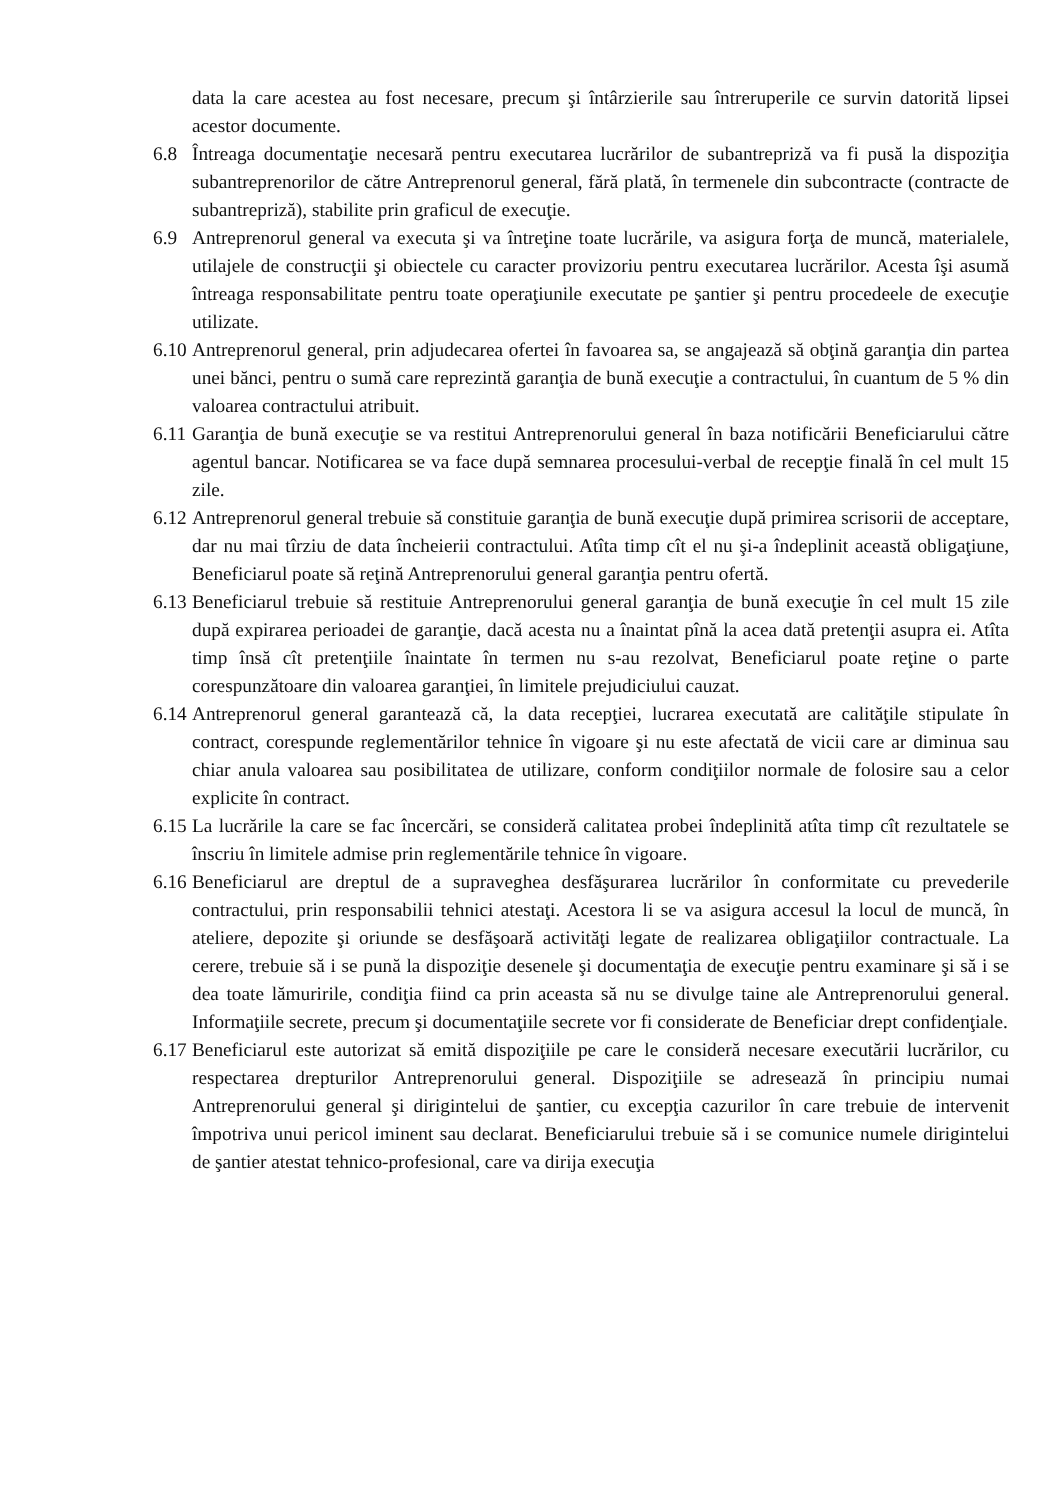data la care acestea au fost necesare, precum şi întârzierile sau întreruperile ce survin datorită lipsei acestor documente.
6.8 Întreaga documentaţie necesară pentru executarea lucrărilor de subantrepriză va fi pusă la dispoziţia subantreprenorilor de către Antreprenorul general, fără plată, în termenele din subcontracte (contracte de subantrepriză), stabilite prin graficul de execuţie.
6.9 Antreprenorul general va executa şi va întreţine toate lucrările, va asigura forţa de muncă, materialele, utilajele de construcţii şi obiectele cu caracter provizoriu pentru executarea lucrărilor. Acesta îşi asumă întreaga responsabilitate pentru toate operaţiunile executate pe şantier şi pentru procedeele de execuţie utilizate.
6.10 Antreprenorul general, prin adjudecarea ofertei în favoarea sa, se angajează să obţină garanţia din partea unei bănci, pentru o sumă care reprezintă garanţia de bună execuţie a contractului, în cuantum de 5 % din valoarea contractului atribuit.
6.11 Garanţia de bună execuţie se va restitui Antreprenorului general în baza notificării Beneficiarului către agentul bancar. Notificarea se va face după semnarea procesului-verbal de recepţie finală în cel mult 15 zile.
6.12 Antreprenorul general trebuie să constituie garanţia de bună execuţie după primirea scrisorii de acceptare, dar nu mai tîrziu de data încheierii contractului. Atîta timp cît el nu şi-a îndeplinit această obligaţiune, Beneficiarul poate să reţină Antreprenorului general garanţia pentru ofertă.
6.13 Beneficiarul trebuie să restituie Antreprenorului general garanţia de bună execuţie în cel mult 15 zile după expirarea perioadei de garanţie, dacă acesta nu a înaintat pînă la acea dată pretenţii asupra ei. Atîta timp însă cît pretenţiile înaintate în termen nu s-au rezolvat, Beneficiarul poate reţine o parte corespunzătoare din valoarea garanţiei, în limitele prejudiciului cauzat.
6.14 Antreprenorul general garantează că, la data recepţiei, lucrarea executată are calităţile stipulate în contract, corespunde reglementărilor tehnice în vigoare şi nu este afectată de vicii care ar diminua sau chiar anula valoarea sau posibilitatea de utilizare, conform condiţiilor normale de folosire sau a celor explicite în contract.
6.15 La lucrările la care se fac încercări, se consideră calitatea probei îndeplinită atîta timp cît rezultatele se înscriu în limitele admise prin reglementările tehnice în vigoare.
6.16 Beneficiarul are dreptul de a supraveghea desfăşurarea lucrărilor în conformitate cu prevederile contractului, prin responsabilii tehnici atestaţi. Acestora li se va asigura accesul la locul de muncă, în ateliere, depozite şi oriunde se desfăşoară activităţi legate de realizarea obligaţiilor contractuale. La cerere, trebuie să i se pună la dispoziţie desenele şi documentaţia de execuţie pentru examinare şi să i se dea toate lămuririle, condiţia fiind ca prin aceasta să nu se divulge taine ale Antreprenorului general. Informaţiile secrete, precum şi documentaţiile secrete vor fi considerate de Beneficiar drept confidenţiale.
6.17 Beneficiarul este autorizat să emită dispoziţiile pe care le consideră necesare executării lucrărilor, cu respectarea drepturilor Antreprenorului general. Dispoziţiile se adresează în principiu numai Antreprenorului general şi dirigintelui de şantier, cu excepţia cazurilor în care trebuie de intervenit împotriva unui pericol iminent sau declarat. Beneficiarului trebuie să i se comunice numele dirigintelui de şantier atestat tehnico-profesional, care va dirija execuţia